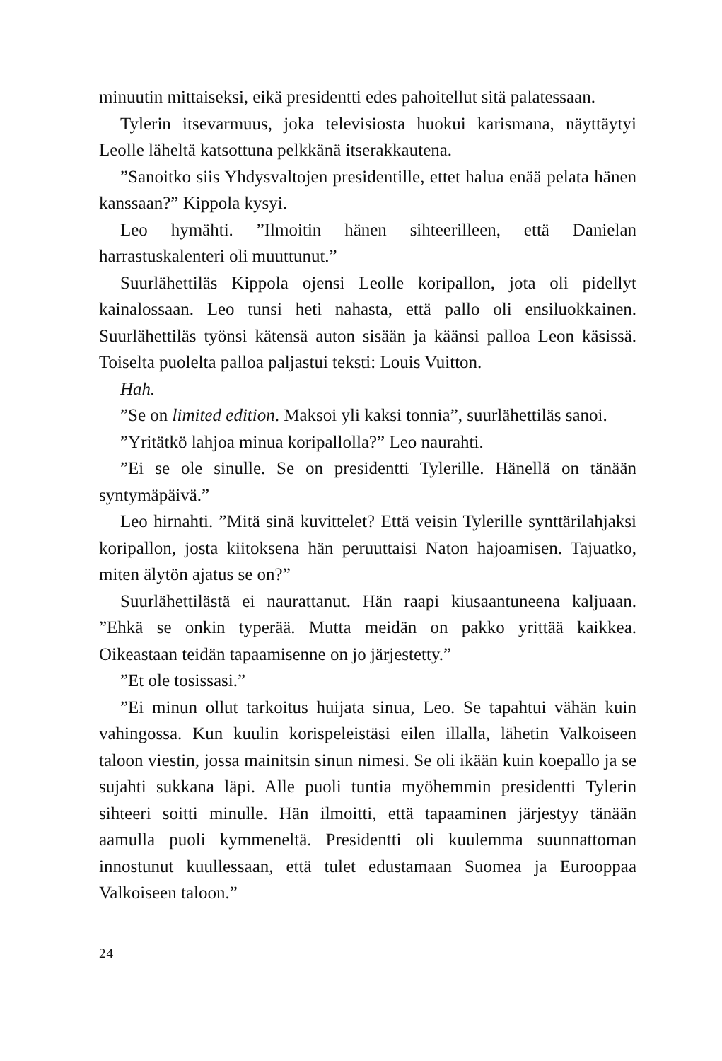minuutin mittaiseksi, eikä presidentti edes pahoitellut sitä palatessaan.
Tylerin itsevarmuus, joka televisiosta huokui karismana, näyttäytyi Leolle läheltä katsottuna pelkkänä itserakkautena.
”Sanoitko siis Yhdysvaltojen presidentille, ettet halua enää pelata hänen kanssaan?” Kippola kysyi.
Leo hymähti. ”Ilmoitin hänen sihteerilleen, että Danielan harrastuskalenteri oli muuttunut.”
Suurlähettiläs Kippola ojensi Leolle koripallon, jota oli pidellyt kainalossaan. Leo tunsi heti nahasta, että pallo oli ensiluokkainen. Suurlähettiläs työnsi kätensä auton sisään ja käänsi palloa Leon käsissä. Toiselta puolelta palloa paljastui teksti: Louis Vuitton.
Hah.
”Se on limited edition. Maksoi yli kaksi tonnia”, suurlähettiläs sanoi.
”Yritätkö lahjoa minua koripallolla?” Leo naurahti.
”Ei se ole sinulle. Se on presidentti Tylerille. Hänellä on tänään syntymäpäivä.”
Leo hirnahti. ”Mitä sinä kuvittelet? Että veisin Tylerille synttärilahjaksi koripallon, josta kiitoksena hän peruuttaisi Naton hajoamisen. Tajuatko, miten älytön ajatus se on?”
Suurlähettilästä ei naurattanut. Hän raapi kiusaantuneena kaljuaan. ”Ehkä se onkin typerää. Mutta meidän on pakko yrittää kaikkea. Oikeastaan teidän tapaamisenne on jo järjestetty.”
”Et ole tosissasi.”
”Ei minun ollut tarkoitus huijata sinua, Leo. Se tapahtui vähän kuin vahingossa. Kun kuulin korispeleistäsi eilen illalla, lähetin Valkoiseen taloon viestin, jossa mainitsin sinun nimesi. Se oli ikään kuin koepallo ja se sujahti sukkana läpi. Alle puoli tuntia myöhemmin presidentti Tylerin sihteeri soitti minulle. Hän ilmoitti, että tapaaminen järjestyy tänään aamulla puoli kymmeneltä. Presidentti oli kuulemma suunnattoman innostunut kuullessaan, että tulet edustamaan Suomea ja Eurooppaa Valkoiseen taloon.”
24